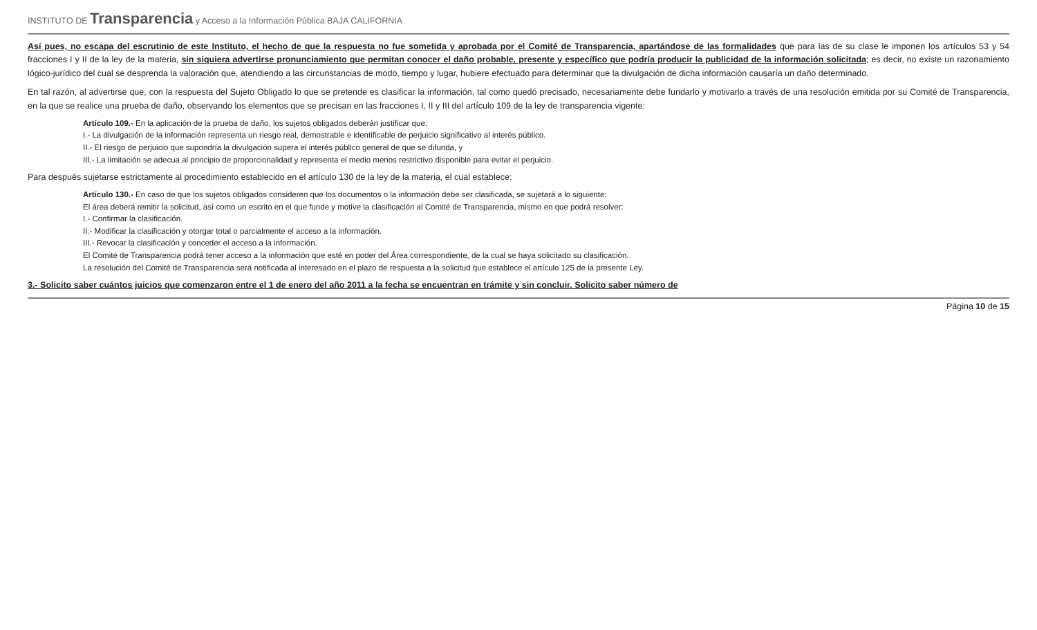INSTITUTO DE Transparencia y Acceso a la Información Pública BAJA CALIFORNIA
Así pues, no escapa del escrutinio de este Instituto, el hecho de que la respuesta no fue sometida y aprobada por el Comité de Transparencia, apartándose de las formalidades que para las de su clase le imponen los artículos 53 y 54 fracciones I y II de la ley de la materia, sin siquiera advertirse pronunciamiento que permitan conocer el daño probable, presente y específico que podría producir la publicidad de la información solicitada; es decir, no existe un razonamiento lógico-jurídico del cual se desprenda la valoración que, atendiendo a las circunstancias de modo, tiempo y lugar, hubiere efectuado para determinar que la divulgación de dicha información causaría un daño determinado.
En tal razón, al advertirse que, con la respuesta del Sujeto Obligado lo que se pretende es clasificar la información, tal como quedó precisado, necesariamente debe fundarlo y motivarlo a través de una resolución emitida por su Comité de Transparencia, en la que se realice una prueba de daño, observando los elementos que se precisan en las fracciones I, II y III del artículo 109 de la ley de transparencia vigente:
Artículo 109.- En la aplicación de la prueba de daño, los sujetos obligados deberán justificar que:
I.- La divulgación de la información representa un riesgo real, demostrable e identificable de perjuicio significativo al interés público.
II.- El riesgo de perjuicio que supondría la divulgación supera el interés público general de que se difunda, y
III.- La limitación se adecua al principio de proporcionalidad y representa el medio menos restrictivo disponible para evitar el perjuicio.
Para después sujetarse estrictamente al procedimiento establecido en el artículo 130 de la ley de la materia, el cual establece:
Artículo 130.- En caso de que los sujetos obligados consideren que los documentos o la información debe ser clasificada, se sujetará a lo siguiente:
El área deberá remitir la solicitud, así como un escrito en el que funde y motive la clasificación al Comité de Transparencia, mismo en que podrá resolver:
I.- Confirmar la clasificación.
II.- Modificar la clasificación y otorgar total o parcialmente el acceso a la información.
III.- Revocar la clasificación y conceder el acceso a la información.
El Comité de Transparencia podrá tener acceso a la información que esté en poder del Área correspondiente, de la cual se haya solicitado su clasificación.
La resolución del Comité de Transparencia será notificada al interesado en el plazo de respuesta a la solicitud que establece el artículo 125 de la presente Ley.
3.- Solicito saber cuántos juicios que comenzaron entre el 1 de enero del año 2011 a la fecha se encuentran en trámite y sin concluir. Solicito saber número de
Página 10 de 15